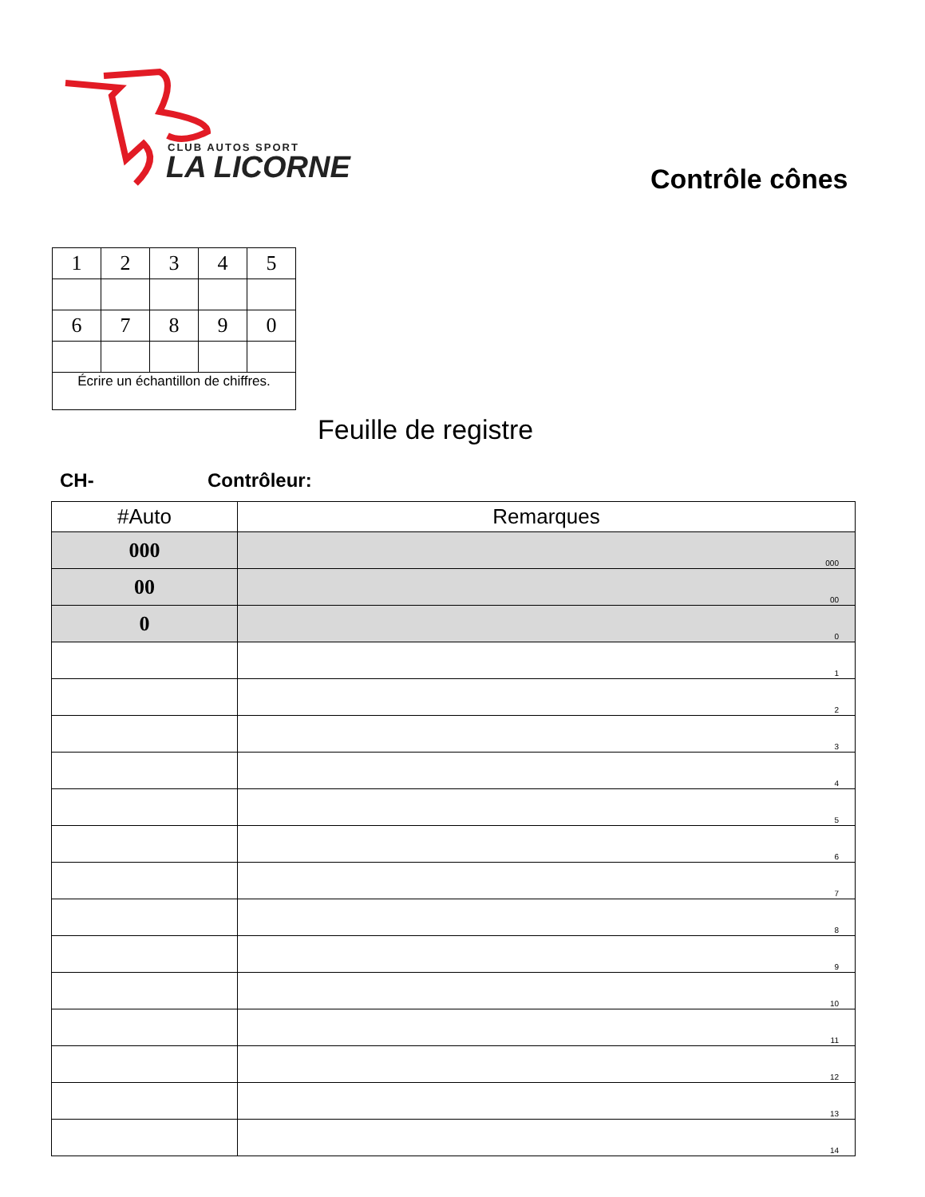CLUB AUTOS SPORT
LA LICORNE
Contrôle cônes
| 1 | 2 | 3 | 4 | 5 |
| 6 | 7 | 8 | 9 | 0 |
| Écrire un échantillon de chiffres. | | | | |
Feuille de registre
CH- Contrôleur:
| #Auto | Remarques |
| --- | --- |
| 000 | 000 |
| 00 | 00 |
| 0 | 0 |
| | 1 |
| | 2 |
| | 3 |
| | 4 |
| | 5 |
| | 6 |
| | 7 |
| | 8 |
| | 9 |
| | 10 |
| | 11 |
| | 12 |
| | 13 |
| | 14 |